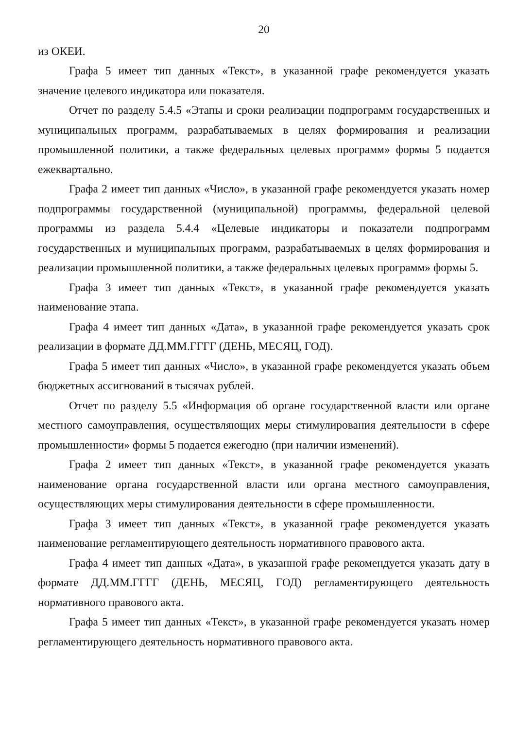20
из ОКЕИ.
Графа 5 имеет тип данных «Текст», в указанной графе рекомендуется указать значение целевого индикатора или показателя.
Отчет по разделу 5.4.5 «Этапы и сроки реализации подпрограмм государственных и муниципальных программ, разрабатываемых в целях формирования и реализации промышленной политики, а также федеральных целевых программ» формы 5 подается ежеквартально.
Графа 2 имеет тип данных «Число», в указанной графе рекомендуется указать номер подпрограммы государственной (муниципальной) программы, федеральной целевой программы из раздела 5.4.4 «Целевые индикаторы и показатели подпрограмм государственных и муниципальных программ, разрабатываемых в целях формирования и реализации промышленной политики, а также федеральных целевых программ» формы 5.
Графа 3 имеет тип данных «Текст», в указанной графе рекомендуется указать наименование этапа.
Графа 4 имеет тип данных «Дата», в указанной графе рекомендуется указать срок реализации в формате ДД.ММ.ГГГГ (ДЕНЬ, МЕСЯЦ, ГОД).
Графа 5 имеет тип данных «Число», в указанной графе рекомендуется указать объем бюджетных ассигнований в тысячах рублей.
Отчет по разделу 5.5 «Информация об органе государственной власти или органе местного самоуправления, осуществляющих меры стимулирования деятельности в сфере промышленности» формы 5 подается ежегодно (при наличии изменений).
Графа 2 имеет тип данных «Текст», в указанной графе рекомендуется указать наименование органа государственной власти или органа местного самоуправления, осуществляющих меры стимулирования деятельности в сфере промышленности.
Графа 3 имеет тип данных «Текст», в указанной графе рекомендуется указать наименование регламентирующего деятельность нормативного правового акта.
Графа 4 имеет тип данных «Дата», в указанной графе рекомендуется указать дату в формате ДД.ММ.ГГГГ (ДЕНЬ, МЕСЯЦ, ГОД) регламентирующего деятельность нормативного правового акта.
Графа 5 имеет тип данных «Текст», в указанной графе рекомендуется указать номер регламентирующего деятельность нормативного правового акта.